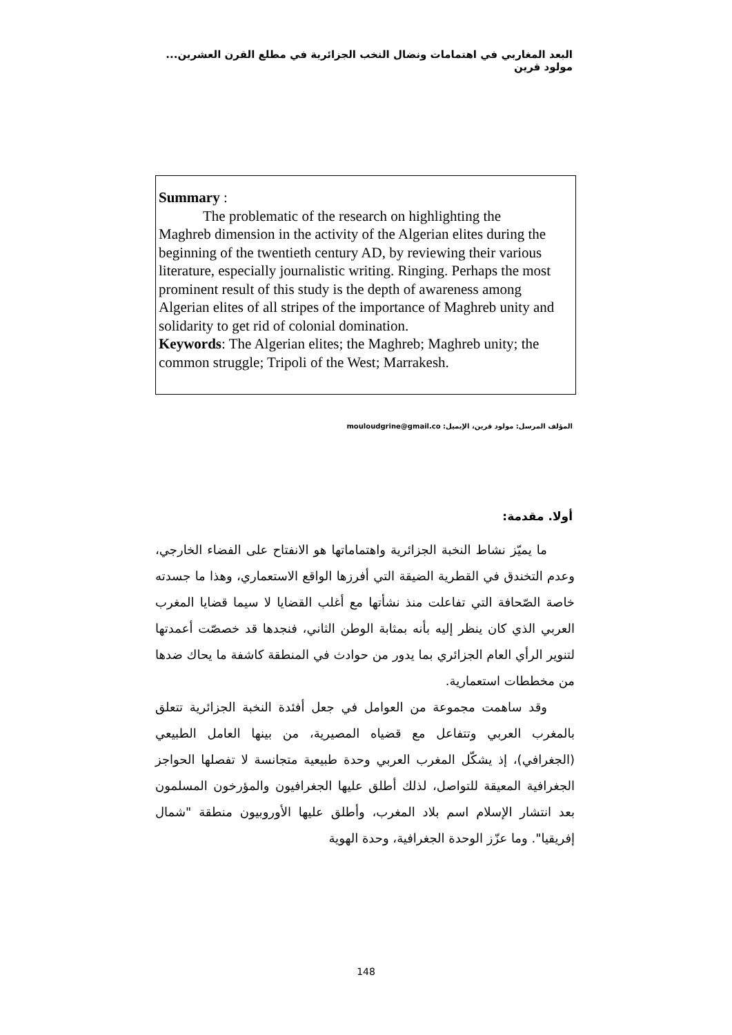البعد المغاربي في اهتمامات ونضال النخب الجزائرية في مطلع القرن العشرين... مولود قرين
Summary :
The problematic of the research on highlighting the
Maghreb dimension in the activity of the Algerian elites during the beginning of the twentieth century AD, by reviewing their various literature, especially journalistic writing. Ringing. Perhaps the most prominent result of this study is the depth of awareness among Algerian elites of all stripes of the importance of Maghreb unity and solidarity to get rid of colonial domination.
Keywords: The Algerian elites; the Maghreb; Maghreb unity; the common struggle; Tripoli of the West; Marrakesh.
المؤلف المرسل: مولود قرين، الإيميل: mouloudgrine@gmail.co
أولا. مقدمة:
ما يميّز نشاط النخبة الجزائرية واهتماماتها هو الانفتاح على الفضاء الخارجي، وعدم التخندق في القطرية الضيقة التي أفرزها الواقع الاستعماري، وهذا ما جسدته خاصة الصّحافة التي تفاعلت منذ نشأتها مع أغلب القضايا لا سيما قضايا المغرب العربي الذي كان ينظر إليه بأنه بمثابة الوطن الثاني، فنجدها قد خصصّت أعمدتها لتنوير الرأي العام الجزائري بما يدور من حوادث في المنطقة كاشفة ما يحاك ضدها من مخططات استعمارية.
وقد ساهمت مجموعة من العوامل في جعل أفئدة النخبة الجزائرية تتعلق بالمغرب العربي وتتفاعل مع قضياه المصيرية، من بينها العامل الطبيعي (الجغرافي)، إذ يشكّل المغرب العربي وحدة طبيعية متجانسة لا تفصلها الحواجز الجغرافية المعيقة للتواصل، لذلك أطلق عليها الجغرافيون والمؤرخون المسلمون بعد انتشار الإسلام اسم بلاد المغرب، وأطلق عليها الأوروبيون منطقة "شمال إفريقيا". وما عزّز الوحدة الجغرافية، وحدة الهوية
148